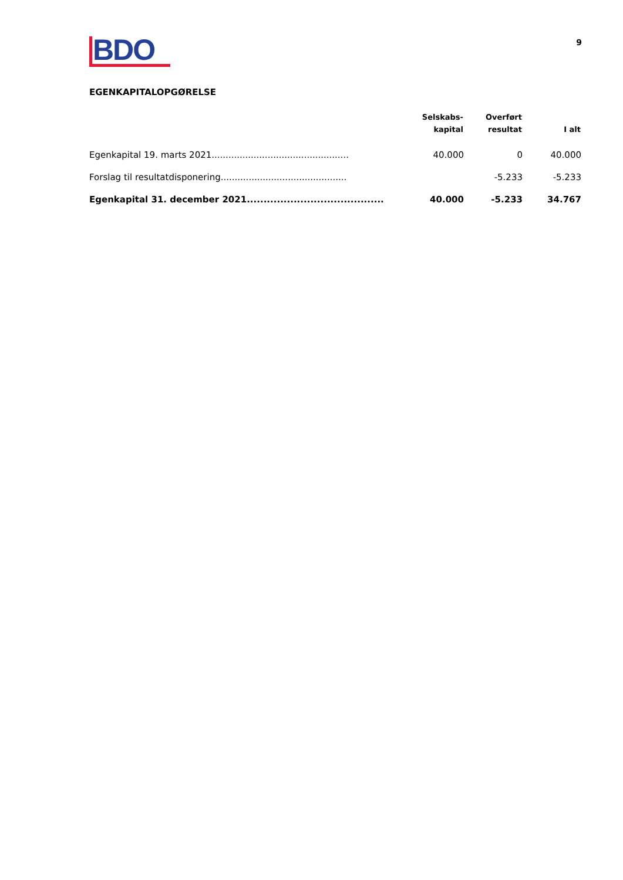BDO
9
EGENKAPITALOPGØRELSE
| | Selskabs- kapital | Overført resultat | I alt |
| --- | --- | --- | --- |
| Egenkapital 19. marts 2021................................................. | 40.000 | 0 | 40.000 |
| Forslag til resultatdisponering............................................. | | -5.233 | -5.233 |
| Egenkapital 31. december 2021......................................... | 40.000 | -5.233 | 34.767 |